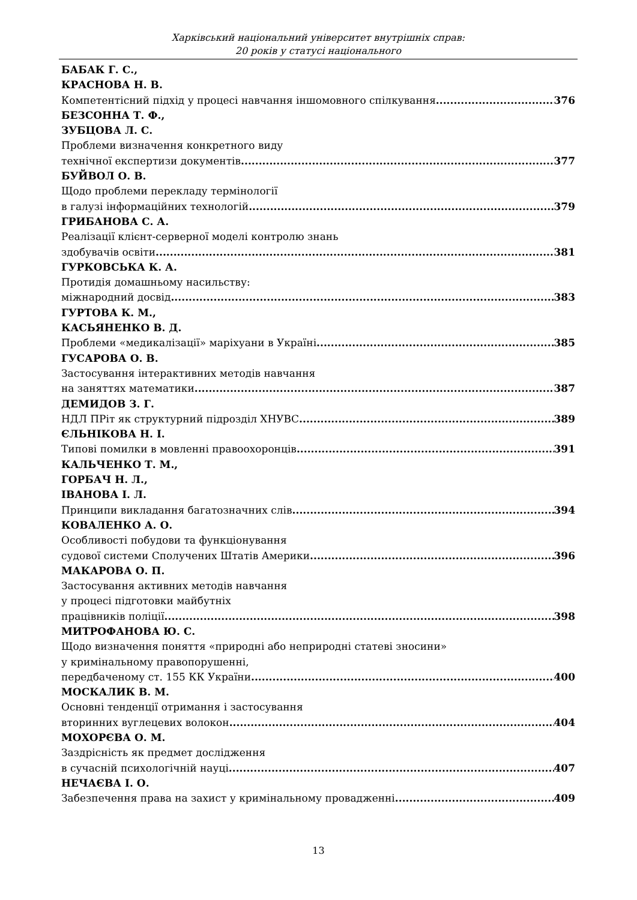Харківський національний університет внутрішніх справ:
20 років у статусі національного
БАБАК Г. С.,
КРАСНОВА Н. В.
Компетентісний підхід у процесі навчання іншомовного спілкування 376
БЕЗСОННА Т. Ф.,
ЗУБЦОВА Л. С.
Проблеми визначення конкретного виду
технічної експертизи документів 377
БУЙВОЛ О. В.
Щодо проблеми перекладу термінології
в галузі інформаційних технологій 379
ГРИБАНОВА С. А.
Реалізації клієнт-серверної моделі контролю знань
здобувачів освіти 381
ГУРКОВСЬКА К. А.
Протидія домашньому насильству:
міжнародний досвід 383
ГУРТОВА К. М.,
КАСЬЯНЕНКО В. Д.
Проблеми «медикалізації» маріхуани в Україні 385
ГУСАРОВА О. В.
Застосування інтерактивних методів навчання
на заняттях математики 387
ДЕМИДОВ З. Г.
НДЛ ПРіт як структурний підрозділ ХНУВС 389
ЄЛЬНІКОВА Н. І.
Типові помилки в мовленні правоохоронців 391
КАЛЬЧЕНКО Т. М.,
ГОРБАЧ Н. Л.,
ІВАНОВА І. Л.
Принципи викладання багатозначних слів 394
КОВАЛЕНКО А. О.
Особливості побудови та функціонування
судової системи Сполучених Штатів Америки 396
МАКАРОВА О. П.
Застосування активних методів навчання
у процесі підготовки майбутніх
працівників поліції 398
МИТРОФАНОВА Ю. С.
Щодо визначення поняття «природні або неприродні статеві зносини»
у кримінальному правопорушенні,
передбаченому ст. 155 КК України 400
МОСКАЛИК В. М.
Основні тенденції отримання і застосування
вторинних вуглецевих волокон 404
МОХОРЄВА О. М.
Заздрісність як предмет дослідження
в сучасній психологічній науці 407
НЕЧАЄВА І. О.
Забезпечення права на захист у кримінальному провадженні 409
13